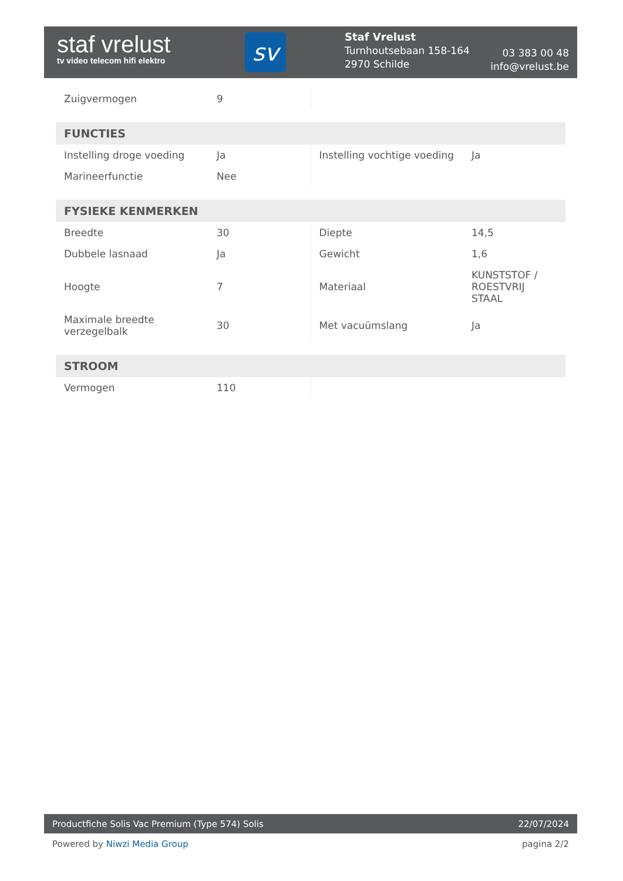staf vrelust
tv video telecom hifi elektro
sv
Staf Vrelust
Turnhoutsebaan 158-164
2970 Schilde
03 383 00 48
info@vrelust.be
| Zuigvermogen | 9 | | |
| FUNCTIES | | | |
| --- | --- | --- | --- |
| Instelling droge voeding | Ja | Instelling vochtige voeding | Ja |
| Marineerfunctie | Nee | | |
| FYSIEKE KENMERKEN | | | |
| --- | --- | --- | --- |
| Breedte | 30 | Diepte | 14,5 |
| Dubbele lasnaad | Ja | Gewicht | 1,6 |
| Hoogte | 7 | Materiaal | KUNSTSTOF / ROESTVRIJ STAAL |
| Maximale breedte verzegelbalk | 30 | Met vacuümslang | Ja |
| STROOM | | | |
| --- | --- | --- | --- |
| Vermogen | 110 | | |
Productfiche Solis Vac Premium (Type 574) Solis 22/07/2024
Powered by Niwzi Media Group pagina 2/2